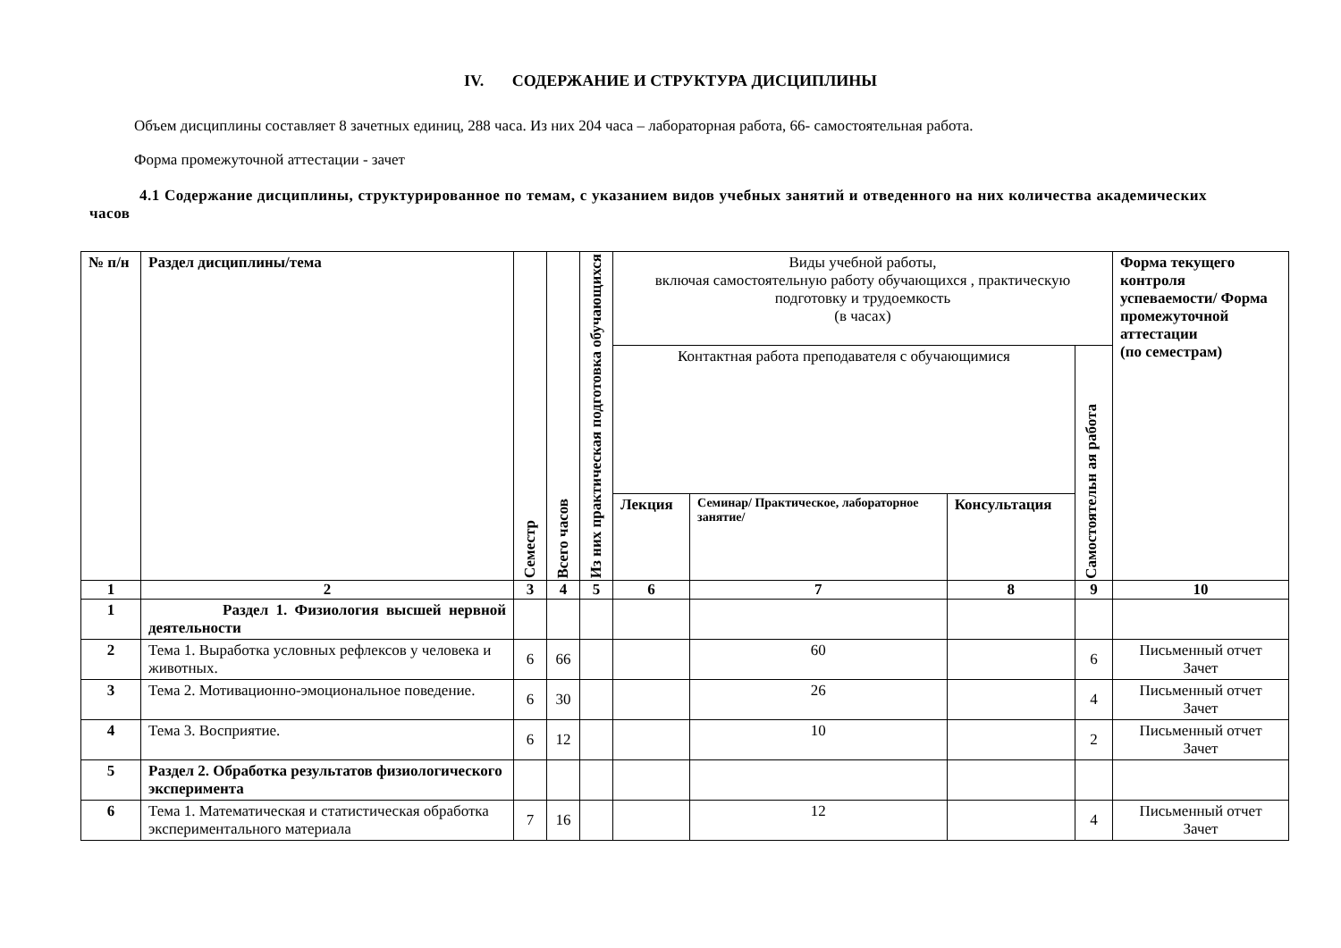IV. СОДЕРЖАНИЕ И СТРУКТУРА ДИСЦИПЛИНЫ
Объем дисциплины составляет 8 зачетных единиц, 288 часа. Из них 204 часа – лабораторная работа, 66- самостоятельная работа.
Форма промежуточной аттестации - зачет
4.1 Содержание дисциплины, структурированное по темам, с указанием видов учебных занятий и отведенного на них количества академических часов
| № п/н | Раздел дисциплины/тема | Семестр | Всего часов | Из них практическая подготовка обучающихся | Виды учебной работы, включая самостоятельную работу обучающихся , практическую подготовку и трудоемкость (в часах) | | | | Форма текущего контроля успеваемости/ Форма промежуточной аттестации (по семестрам) |
| | | | | | Контактная работа преподавателя с обучающимися | | | Самостоятельн ая работа | |
| | | | | | Лекция | Семинар/ Практическое, лабораторное занятие/ | Консультация | | |
| 1 | 2 | 3 | 4 | 5 | 6 | 7 | 8 | 9 | 10 |
| 1 | Раздел 1. Физиология высшей нервной деятельности | | | | | | | | |
| 2 | Тема 1. Выработка условных рефлексов у человека и животных. | 6 | 66 | | | 60 | | 6 | Письменный отчет Зачет |
| 3 | Тема 2. Мотивационно-эмоциональное поведение. | 6 | 30 | | | 26 | | 4 | Письменный отчет Зачет |
| 4 | Тема 3. Восприятие. | 6 | 12 | | | 10 | | 2 | Письменный отчет Зачет |
| 5 | Раздел 2. Обработка результатов физиологического эксперимента | | | | | | | | |
| 6 | Тема 1. Математическая и статистическая обработка экспериментального материала | 7 | 16 | | | 12 | | 4 | Письменный отчет Зачет |